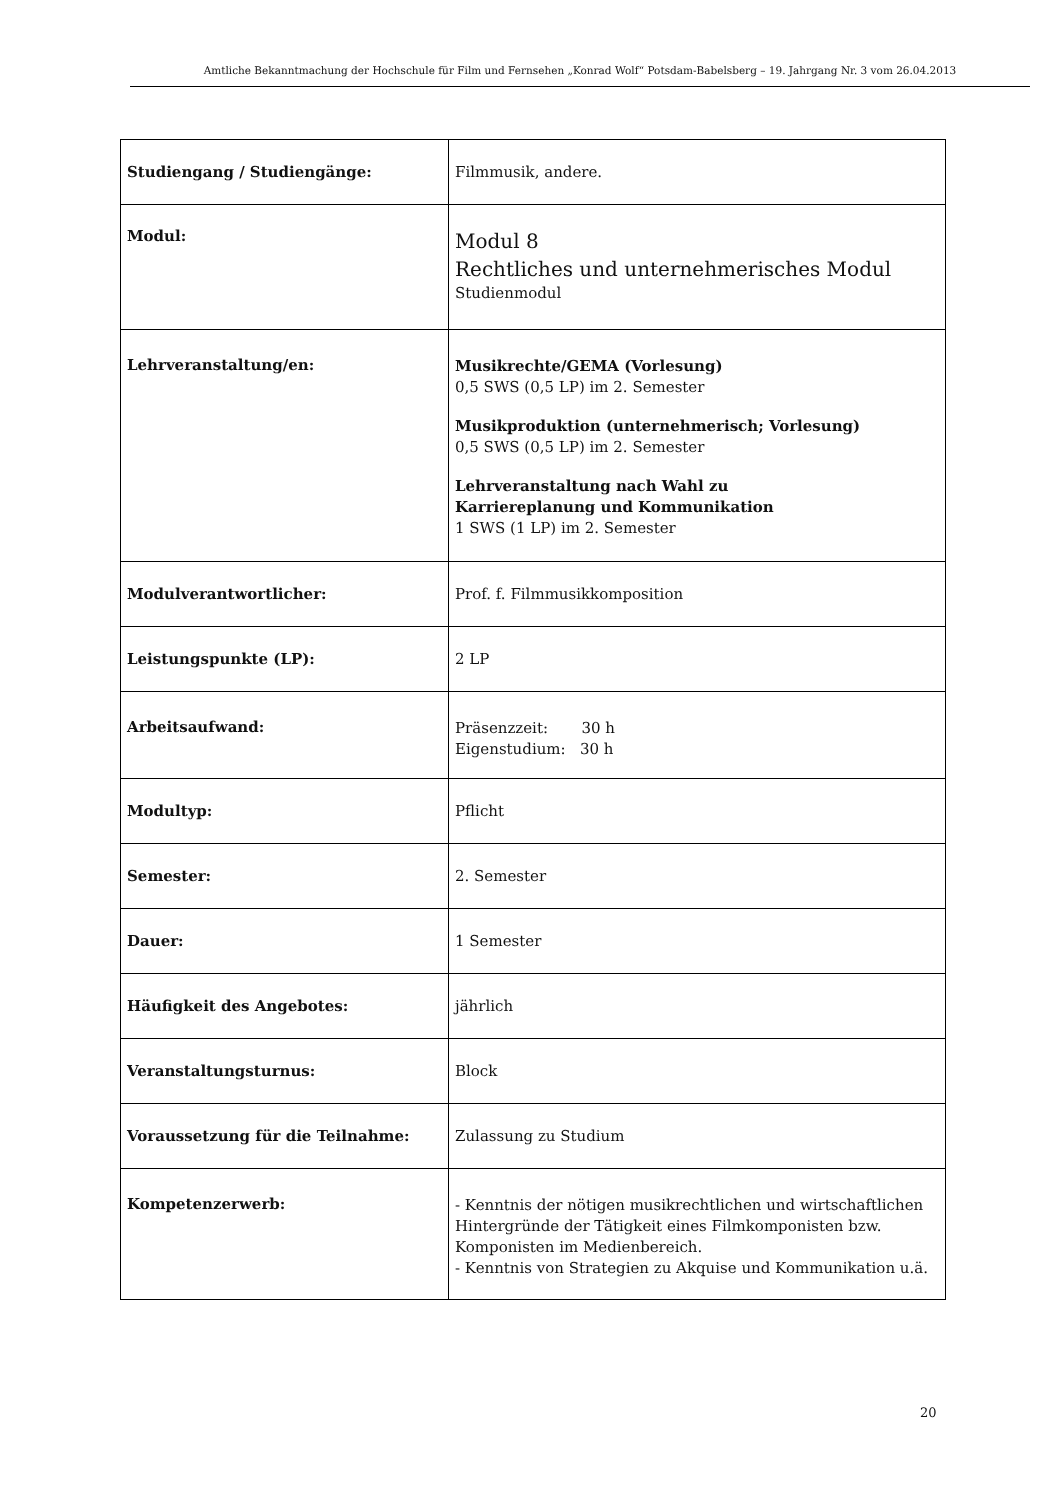Amtliche Bekanntmachung der Hochschule für Film und Fernsehen „Konrad Wolf“ Potsdam-Babelsberg – 19. Jahrgang Nr. 3 vom 26.04.2013
| Studiengang / Studiengänge: | Filmmusik, andere. |
| Modul: | Modul 8 Rechtliches und unternehmerisches Modul Studienmodul |
| Lehrveranstaltung/en: | Musikrechte/GEMA (Vorlesung) 0,5 SWS (0,5 LP) im 2. Semester Musikproduktion (unternehmerisch; Vorlesung) 0,5 SWS (0,5 LP) im 2. Semester Lehrveranstaltung nach Wahl zu Karriereplanung und Kommunikation 1 SWS (1 LP) im 2. Semester |
| Modulverantwortlicher: | Prof. f. Filmmusikkomposition |
| Leistungspunkte (LP): | 2 LP |
| Arbeitsaufwand: | Präsenzzeit: 30 h Eigenstudium: 30 h |
| Modultyp: | Pflicht |
| Semester: | 2. Semester |
| Dauer: | 1 Semester |
| Häufigkeit des Angebotes: | jährlich |
| Veranstaltungsturnus: | Block |
| Voraussetzung für die Teilnahme: | Zulassung zu Studium |
| Kompetenzerwerb: | - Kenntnis der nötigen musikrechtlichen und wirtschaftlichen Hintergründe der Tätigkeit eines Filmkomponisten bzw. Komponisten im Medienbereich. - Kenntnis von Strategien zu Akquise und Kommunikation u.ä. |
20